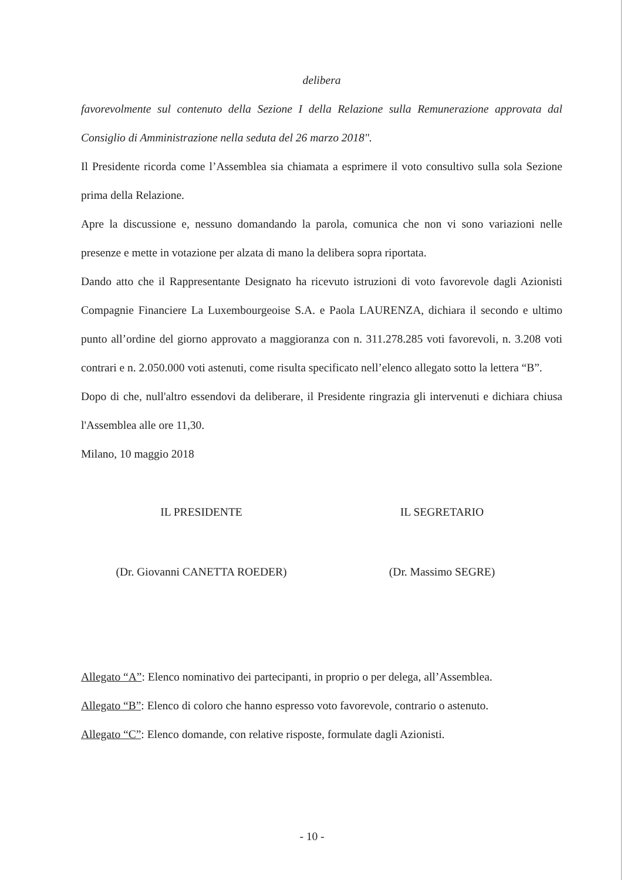delibera
favorevolmente sul contenuto della Sezione I della Relazione sulla Remunerazione approvata dal Consiglio di Amministrazione nella seduta del 26 marzo 2018".
Il Presidente ricorda come l’Assemblea sia chiamata a esprimere il voto consultivo sulla sola Sezione prima della Relazione.
Apre la discussione e, nessuno domandando la parola, comunica che non vi sono variazioni nelle presenze e mette in votazione per alzata di mano la delibera sopra riportata.
Dando atto che il Rappresentante Designato ha ricevuto istruzioni di voto favorevole dagli Azionisti Compagnie Financiere La Luxembourgeoise S.A. e Paola LAURENZA, dichiara il secondo e ultimo punto all’ordine del giorno approvato a maggioranza con n. 311.278.285 voti favorevoli, n. 3.208 voti contrari e n. 2.050.000 voti astenuti, come risulta specificato nell’elenco allegato sotto la lettera “B”.
Dopo di che, null'altro essendovi da deliberare, il Presidente ringrazia gli intervenuti e dichiara chiusa l'Assemblea alle ore 11,30.
Milano, 10 maggio 2018
IL PRESIDENTE IL SEGRETARIO
(Dr. Giovanni CANETTA ROEDER) (Dr. Massimo SEGRE)
Allegato “A”: Elenco nominativo dei partecipanti, in proprio o per delega, all’Assemblea.
Allegato “B”: Elenco di coloro che hanno espresso voto favorevole, contrario o astenuto.
Allegato “C”: Elenco domande, con relative risposte, formulate dagli Azionisti.
- 10 -